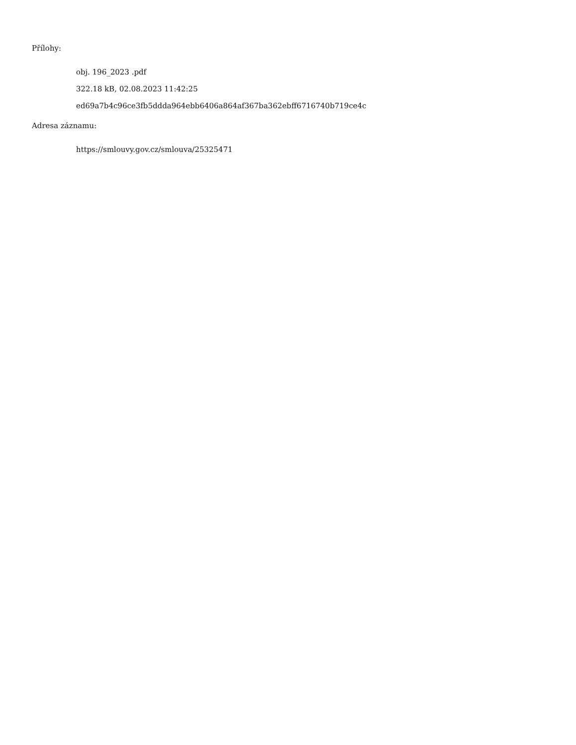Přílohy:
obj. 196_2023 .pdf
322.18 kB, 02.08.2023 11:42:25
ed69a7b4c96ce3fb5ddda964ebb6406a864af367ba362ebff6716740b719ce4c
Adresa záznamu:
https://smlouvy.gov.cz/smlouva/25325471